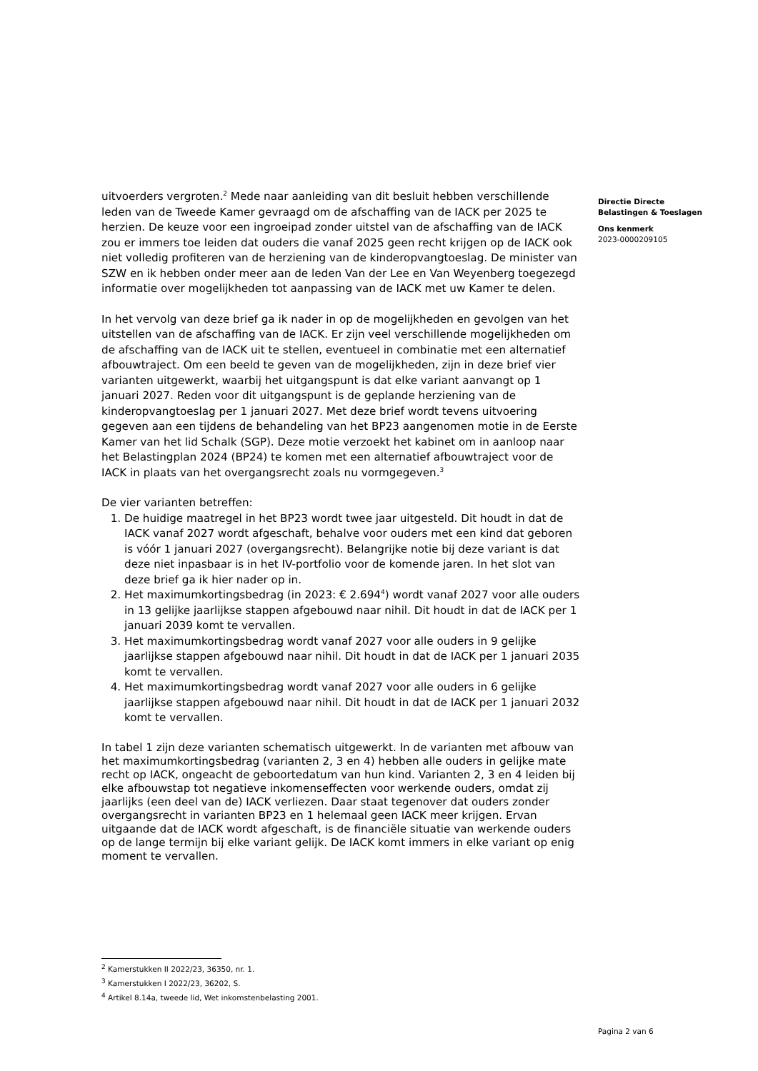uitvoerders vergroten.<sup>2</sup> Mede naar aanleiding van dit besluit hebben verschillende leden van de Tweede Kamer gevraagd om de afschaffing van de IACK per 2025 te herzien. De keuze voor een ingroeipad zonder uitstel van de afschaffing van de IACK zou er immers toe leiden dat ouders die vanaf 2025 geen recht krijgen op de IACK ook niet volledig profiteren van de herziening van de kinderopvangtoeslag. De minister van SZW en ik hebben onder meer aan de leden Van der Lee en Van Weyenberg toegezegd informatie over mogelijkheden tot aanpassing van de IACK met uw Kamer te delen.
In het vervolg van deze brief ga ik nader in op de mogelijkheden en gevolgen van het uitstellen van de afschaffing van de IACK. Er zijn veel verschillende mogelijkheden om de afschaffing van de IACK uit te stellen, eventueel in combinatie met een alternatief afbouwtraject. Om een beeld te geven van de mogelijkheden, zijn in deze brief vier varianten uitgewerkt, waarbij het uitgangspunt is dat elke variant aanvangt op 1 januari 2027. Reden voor dit uitgangspunt is de geplande herziening van de kinderopvangtoeslag per 1 januari 2027. Met deze brief wordt tevens uitvoering gegeven aan een tijdens de behandeling van het BP23 aangenomen motie in de Eerste Kamer van het lid Schalk (SGP). Deze motie verzoekt het kabinet om in aanloop naar het Belastingplan 2024 (BP24) te komen met een alternatief afbouwtraject voor de IACK in plaats van het overgangsrecht zoals nu vormgegeven.<sup>3</sup>
De vier varianten betreffen:
1. De huidige maatregel in het BP23 wordt twee jaar uitgesteld. Dit houdt in dat de IACK vanaf 2027 wordt afgeschaft, behalve voor ouders met een kind dat geboren is vóór 1 januari 2027 (overgangsrecht). Belangrijke notie bij deze variant is dat deze niet inpasbaar is in het IV-portfolio voor de komende jaren. In het slot van deze brief ga ik hier nader op in.
2. Het maximumkortingsbedrag (in 2023: € 2.694<sup>4</sup>) wordt vanaf 2027 voor alle ouders in 13 gelijke jaarlijkse stappen afgebouwd naar nihil. Dit houdt in dat de IACK per 1 januari 2039 komt te vervallen.
3. Het maximumkortingsbedrag wordt vanaf 2027 voor alle ouders in 9 gelijke jaarlijkse stappen afgebouwd naar nihil. Dit houdt in dat de IACK per 1 januari 2035 komt te vervallen.
4. Het maximumkortingsbedrag wordt vanaf 2027 voor alle ouders in 6 gelijke jaarlijkse stappen afgebouwd naar nihil. Dit houdt in dat de IACK per 1 januari 2032 komt te vervallen.
In tabel 1 zijn deze varianten schematisch uitgewerkt. In de varianten met afbouw van het maximumkortingsbedrag (varianten 2, 3 en 4) hebben alle ouders in gelijke mate recht op IACK, ongeacht de geboortedatum van hun kind. Varianten 2, 3 en 4 leiden bij elke afbouwstap tot negatieve inkomenseffecten voor werkende ouders, omdat zij jaarlijks (een deel van de) IACK verliezen. Daar staat tegenover dat ouders zonder overgangsrecht in varianten BP23 en 1 helemaal geen IACK meer krijgen. Ervan uitgaande dat de IACK wordt afgeschaft, is de financiële situatie van werkende ouders op de lange termijn bij elke variant gelijk. De IACK komt immers in elke variant op enig moment te vervallen.
Directie Directe
Belastingen & Toeslagen
Ons kenmerk
2023-0000209105
<sup>2</sup> Kamerstukken II 2022/23, 36350, nr. 1.
<sup>3</sup> Kamerstukken I 2022/23, 36202, S.
<sup>4</sup> Artikel 8.14a, tweede lid, Wet inkomstenbelasting 2001.
Pagina 2 van 6